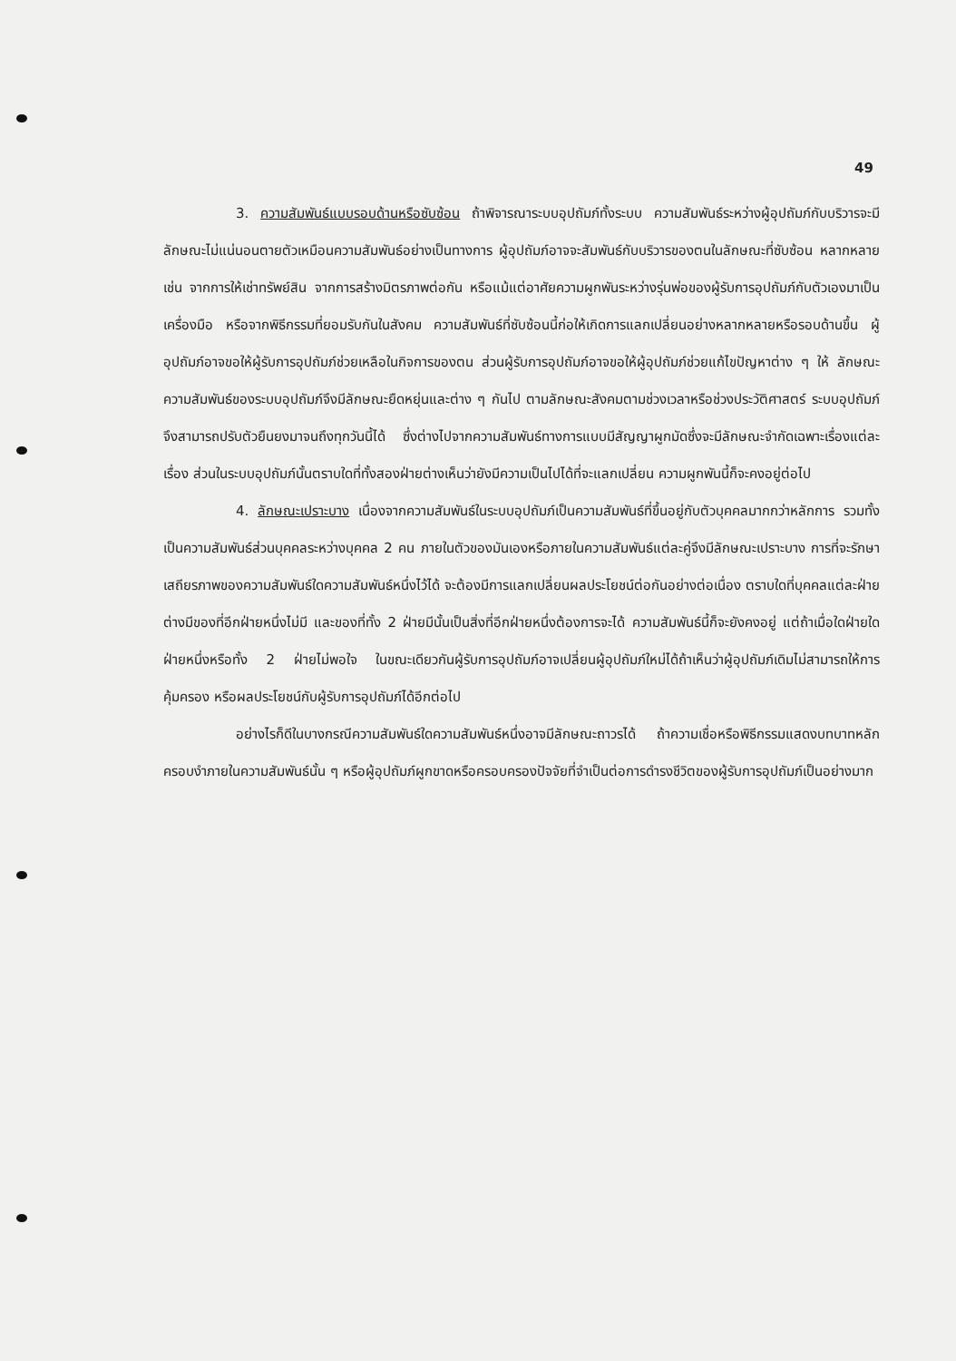49
3. ความสัมพันธ์แบบรอบด้านหรือซับซ้อน ถ้าพิจารณาระบบอุปถัมภ์ทั้งระบบ ความสัมพันธ์ระหว่างผู้อุปถัมภ์กับบริวารจะมีลักษณะไม่แน่นอนตายตัวเหมือนความสัมพันธ์อย่างเป็นทางการ ผู้อุปถัมภ์อาจจะสัมพันธ์กับบริวารของตนในลักษณะที่ซับซ้อน หลากหลาย เช่น จากการให้เช่าทรัพย์สิน จากการสร้างมิตรภาพต่อกัน หรือแม้แต่อาศัยความผูกพันระหว่างรุ่นพ่อของผู้รับการอุปถัมภ์กับตัวเองมาเป็นเครื่องมือ หรือจากพิธีกรรมที่ยอมรับกันในสังคม ความสัมพันธ์ที่ซับซ้อนนี้ก่อให้เกิดการแลกเปลี่ยนอย่างหลากหลายหรือรอบด้านขึ้น ผู้อุปถัมภ์อาจขอให้ผู้รับการอุปถัมภ์ช่วยเหลือในกิจการของตน ส่วนผู้รับการอุปถัมภ์อาจขอให้ผู้อุปถัมภ์ช่วยแก้ไขปัญหาต่าง ๆ ให้ ลักษณะความสัมพันธ์ของระบบอุปถัมภ์จึงมีลักษณะยืดหยุ่นและต่าง ๆ กันไป ตามลักษณะสังคมตามช่วงเวลาหรือช่วงประวัติศาสตร์ ระบบอุปถัมภ์จึงสามารถปรับตัวยืนยงมาจนถึงทุกวันนี้ได้ ซึ่งต่างไปจากความสัมพันธ์ทางการแบบมีสัญญาผูกมัดซึ่งจะมีลักษณะจำกัดเฉพาะเรื่องแต่ละเรื่อง ส่วนในระบบอุปถัมภ์นั้นตราบใดที่ทั้งสองฝ่ายต่างเห็นว่ายังมีความเป็นไปได้ที่จะแลกเปลี่ยน ความผูกพันนี้ก็จะคงอยู่ต่อไป
4. ลักษณะเปราะบาง เนื่องจากความสัมพันธ์ในระบบอุปถัมภ์เป็นความสัมพันธ์ที่ขึ้นอยู่กับตัวบุคคลมากกว่าหลักการ รวมทั้งเป็นความสัมพันธ์ส่วนบุคคลระหว่างบุคคล 2 คน ภายในตัวของมันเองหรือภายในความสัมพันธ์แต่ละคู่จึงมีลักษณะเปราะบาง การที่จะรักษาเสถียรภาพของความสัมพันธ์ใดความสัมพันธ์หนึ่งไว้ได้ จะต้องมีการแลกเปลี่ยนผลประโยชน์ต่อกันอย่างต่อเนื่อง ตราบใดที่บุคคลแต่ละฝ่าย ต่างมีของที่อีกฝ่ายหนึ่งไม่มี และของที่ทั้ง 2 ฝ่ายมีนั้นเป็นสิ่งที่อีกฝ่ายหนึ่งต้องการจะได้ ความสัมพันธ์นี้ก็จะยังคงอยู่ แต่ถ้าเมื่อใดฝ่ายใดฝ่ายหนึ่งหรือทั้ง 2 ฝ่ายไม่พอใจ ในขณะเดียวกันผู้รับการอุปถัมภ์อาจเปลี่ยนผู้อุปถัมภ์ใหม่ได้ถ้าเห็นว่าผู้อุปถัมภ์เดิมไม่สามารถให้การคุ้มครอง หรือผลประโยชน์กับผู้รับการอุปถัมภ์ได้อีกต่อไป
อย่างไรก็ดีในบางกรณีความสัมพันธ์ใดความสัมพันธ์หนึ่งอาจมีลักษณะถาวรได้ ถ้าความเชื่อหรือพิธีกรรมแสดงบทบาทหลักครอบงำภายในความสัมพันธ์นั้น ๆ หรือผู้อุปถัมภ์ผูกขาดหรือครอบครองปัจจัยที่จำเป็นต่อการดำรงชีวิตของผู้รับการอุปถัมภ์เป็นอย่างมาก